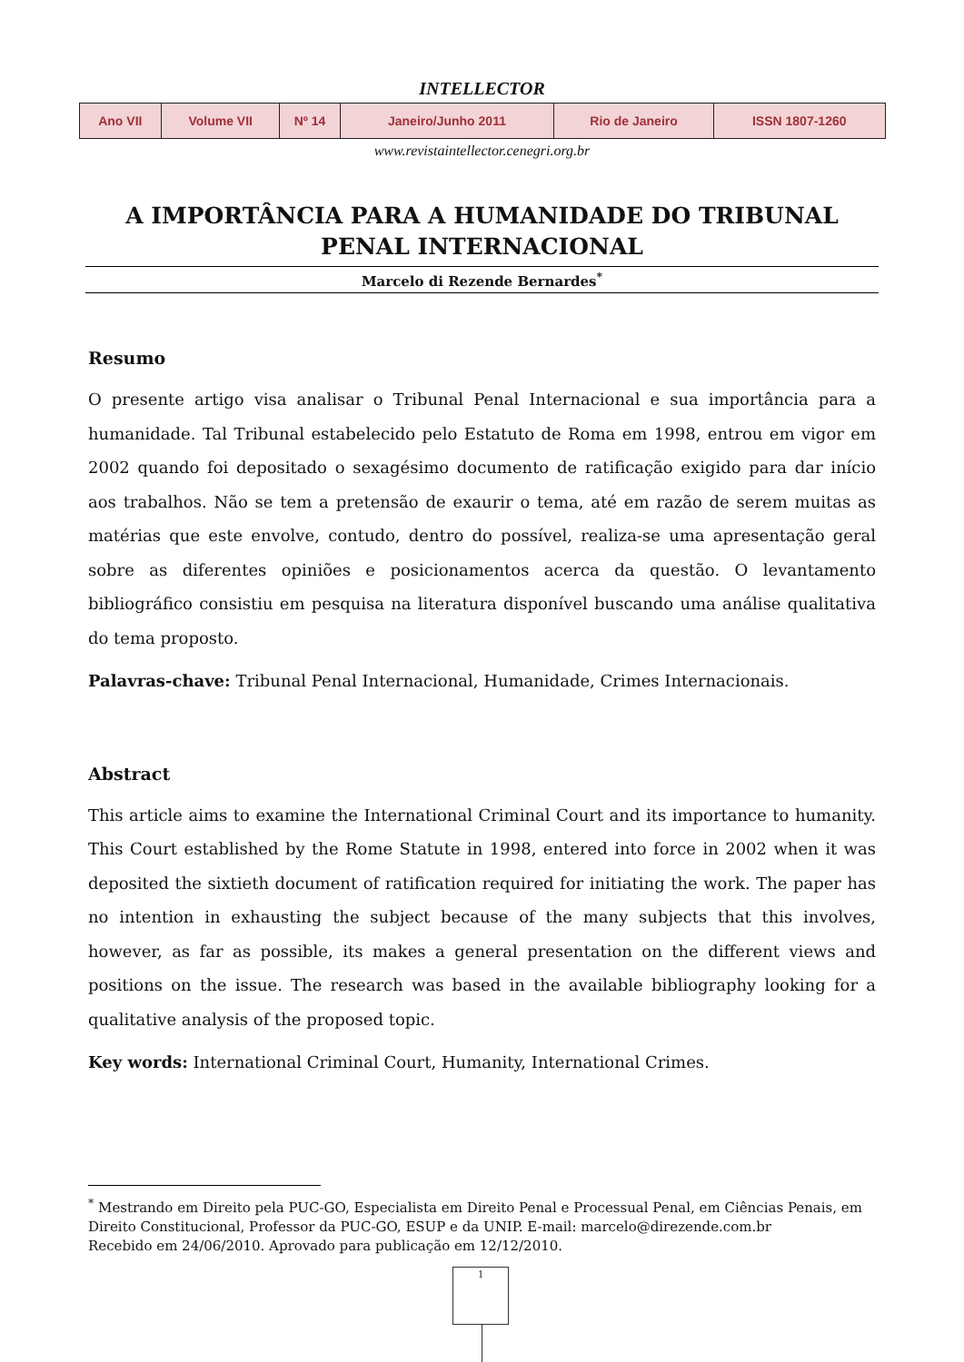INTELLECTOR
| Ano VII | Volume VII | Nº 14 | Janeiro/Junho 2011 | Rio de Janeiro | ISSN 1807-1260 |
www.revistaintellector.cenegri.org.br
A IMPORTÂNCIA PARA A HUMANIDADE DO TRIBUNAL PENAL INTERNACIONAL
Marcelo di Rezende Bernardes<sup>*</sup>
Resumo
O presente artigo visa analisar o Tribunal Penal Internacional e sua importância para a humanidade. Tal Tribunal estabelecido pelo Estatuto de Roma em 1998, entrou em vigor em 2002 quando foi depositado o sexagésimo documento de ratificação exigido para dar início aos trabalhos. Não se tem a pretensão de exaurir o tema, até em razão de serem muitas as matérias que este envolve, contudo, dentro do possível, realiza-se uma apresentação geral sobre as diferentes opiniões e posicionamentos acerca da questão. O levantamento bibliográfico consistiu em pesquisa na literatura disponível buscando uma análise qualitativa do tema proposto.
Palavras-chave: Tribunal Penal Internacional, Humanidade, Crimes Internacionais.
Abstract
This article aims to examine the International Criminal Court and its importance to humanity. This Court established by the Rome Statute in 1998, entered into force in 2002 when it was deposited the sixtieth document of ratification required for initiating the work. The paper has no intention in exhausting the subject because of the many subjects that this involves, however, as far as possible, its makes a general presentation on the different views and positions on the issue. The research was based in the available bibliography looking for a qualitative analysis of the proposed topic.
Key words: International Criminal Court, Humanity, International Crimes.
<sup>*</sup> Mestrando em Direito pela PUC-GO, Especialista em Direito Penal e Processual Penal, em Ciências Penais, em Direito Constitucional, Professor da PUC-GO, ESUP e da UNIP. E-mail: marcelo@direzende.com.br
Recebido em 24/06/2010. Aprovado para publicação em 12/12/2010.
1